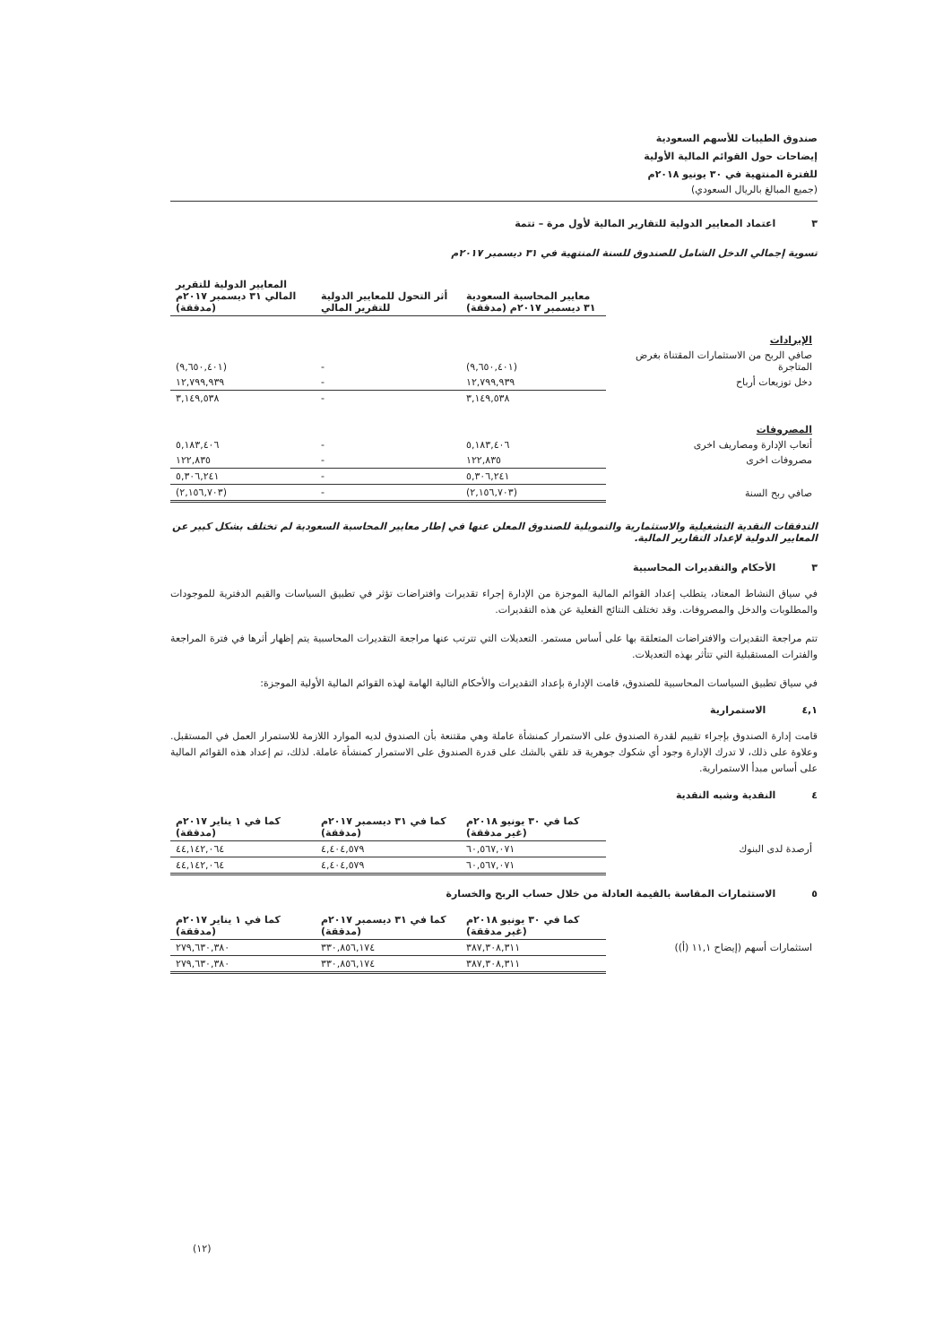صندوق الطيبات للأسهم السعودية
إيضاحات حول القوائم المالية الأولية
للفترة المنتهية في ٣٠ يونيو ٢٠١٨م
(جميع المبالغ بالريال السعودي)
٣ اعتماد المعايير الدولية للتقارير المالية لأول مرة – تتمة
تسوية إجمالي الدخل الشامل للصندوق للسنة المنتهية في ٣١ ديسمبر ٢٠١٧م
| | معايير المحاسبة السعودية ٣١ ديسمبر ٢٠١٧م (مدققة) | أثر التحول للمعايير الدولية للتقرير المالي | المعايير الدولية للتقرير المالي ٣١ ديسمبر ٢٠١٧م (مدققة) |
| --- | --- | --- | --- |
| الإيرادات | | | |
| صافي الربح من الاستثمارات المقتناة بغرض المتاجرة | (٩,٦٥٠,٤٠١) | - | (٩,٦٥٠,٤٠١) |
| دخل توزيعات أرباح | ١٢,٧٩٩,٩٣٩ | - | ١٢,٧٩٩,٩٣٩ |
| | ٣,١٤٩,٥٣٨ | - | ٣,١٤٩,٥٣٨ |
| المصروفات | | | |
| أتعاب الإدارة ومصاريف اخرى | ٥,١٨٣,٤٠٦ | - | ٥,١٨٣,٤٠٦ |
| مصروفات اخرى | ١٢٢,٨٣٥ | - | ١٢٢,٨٣٥ |
| | ٥,٣٠٦,٢٤١ | - | ٥,٣٠٦,٢٤١ |
| صافي ربح السنة | (٢,١٥٦,٧٠٣) | - | (٢,١٥٦,٧٠٣) |
التدفقات النقدية التشغيلية والاستثمارية والتمويلية للصندوق المعلن عنها في إطار معايير المحاسبة السعودية لم تختلف بشكل كبير عن المعايير الدولية لإعداد التقارير المالية.
٣ الأحكام والتقديرات المحاسبية
في سياق النشاط المعتاد، يتطلب إعداد القوائم المالية الموجزة من الإدارة إجراء تقديرات وافتراضات تؤثر في تطبيق السياسات والقيم الدفترية للموجودات والمطلوبات والدخل والمصروفات. وقد تختلف النتائج الفعلية عن هذه التقديرات.
تتم مراجعة التقديرات والافتراضات المتعلقة بها على أساس مستمر. التعديلات التي تترتب عنها مراجعة التقديرات المحاسبية يتم إظهار أثرها في فترة المراجعة والفترات المستقبلية التي تتأثر بهذه التعديلات.
في سياق تطبيق السياسات المحاسبية للصندوق، قامت الإدارة بإعداد التقديرات والأحكام التالية الهامة لهذه القوائم المالية الأولية الموجزة:
٤,١ الاستمرارية
قامت إدارة الصندوق بإجراء تقييم لقدرة الصندوق على الاستمرار كمنشأة عاملة وهي مقتنعة بأن الصندوق لديه الموارد اللازمة للاستمرار العمل في المستقبل. وعلاوة على ذلك، لا تدرك الإدارة وجود أي شكوك جوهرية قد تلقي بالشك على قدرة الصندوق على الاستمرار كمنشأة عاملة. لذلك، تم إعداد هذه القوائم المالية على أساس مبدأ الاستمرارية.
٤ النقدية وشبه النقدية
| | كما في ٣٠ يونيو ٢٠١٨م (غير مدققة) | كما في ٣١ ديسمبر ٢٠١٧م (مدققة) | كما في ١ يناير ٢٠١٧م (مدققة) |
| --- | --- | --- | --- |
| أرصدة لدى البنوك | ٦٠,٥٦٧,٠٧١ | ٤,٤٠٤,٥٧٩ | ٤٤,١٤٢,٠٦٤ |
| | ٦٠,٥٦٧,٠٧١ | ٤,٤٠٤,٥٧٩ | ٤٤,١٤٢,٠٦٤ |
٥ الاستثمارات المقاسة بالقيمة العادلة من خلال حساب الربح والخسارة
| | كما في ٣٠ يونيو ٢٠١٨م (غير مدققة) | كما في ٣١ ديسمبر ٢٠١٧م (مدققة) | كما في ١ يناير ٢٠١٧م (مدققة) |
| --- | --- | --- | --- |
| استثمارات أسهم (إيضاح ١١,١ (أ)) | ٣٨٧,٣٠٨,٣١١ | ٣٣٠,٨٥٦,١٧٤ | ٢٧٩,٦٣٠,٣٨٠ |
| | ٣٨٧,٣٠٨,٣١١ | ٣٣٠,٨٥٦,١٧٤ | ٢٧٩,٦٣٠,٣٨٠ |
(١٢)